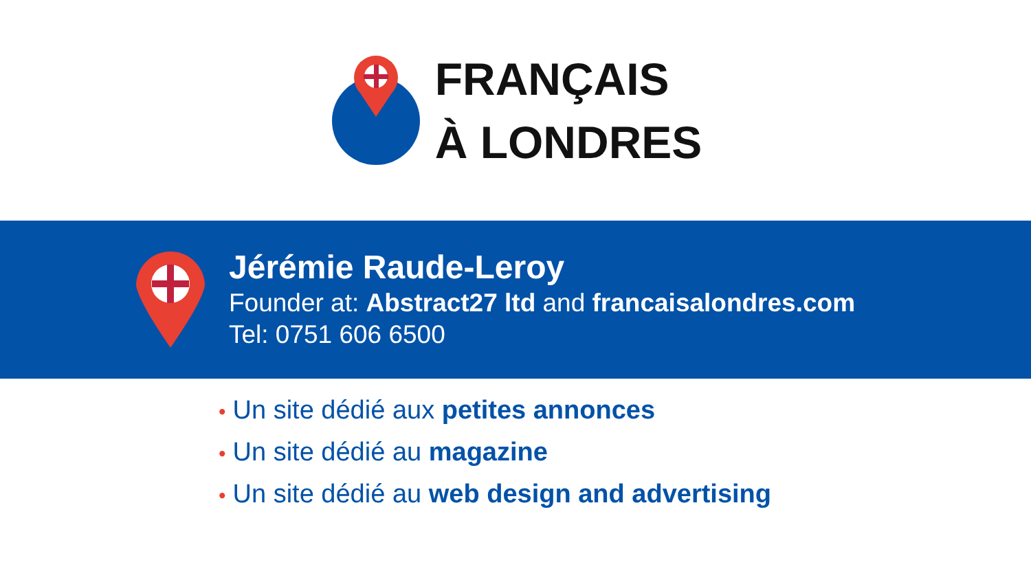FRANÇAIS
À LONDRES
Jérémie Raude-Leroy
Founder at: Abstract27 ltd and francaisalondres.com
Tel: 0751 606 6500
• Un site dédié aux petites annonces
• Un site dédié au magazine
• Un site dédié au web design and advertising